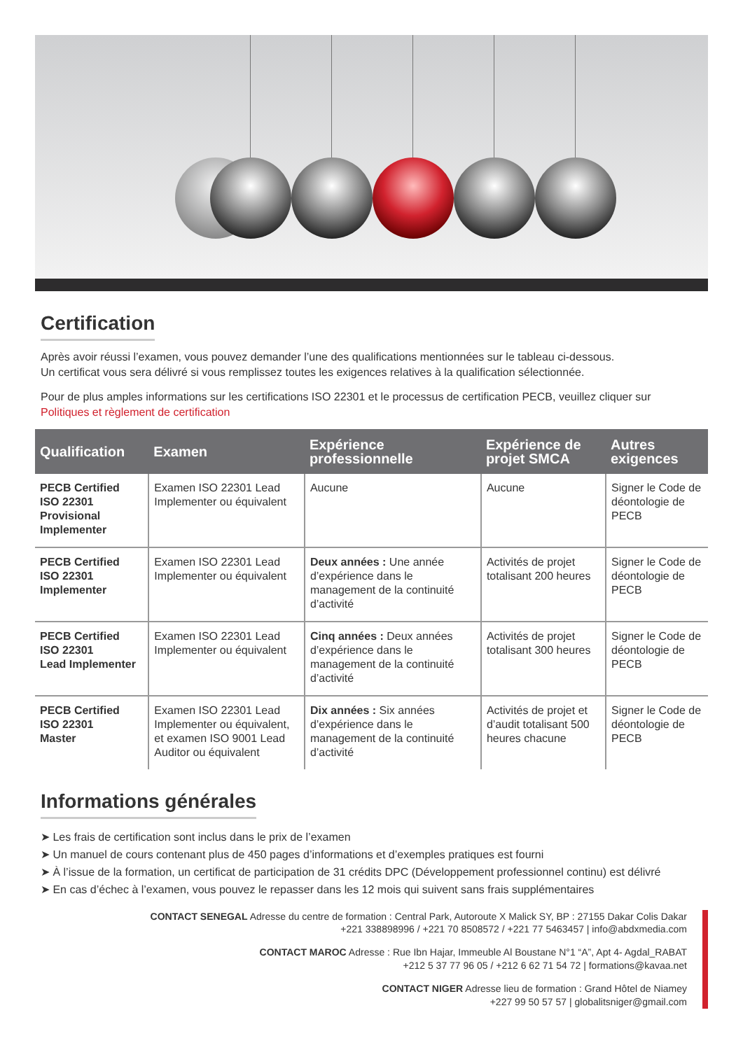Certification
Après avoir réussi l’examen, vous pouvez demander l’une des qualifications mentionnées sur le tableau ci-dessous.
Un certificat vous sera délivré si vous remplissez toutes les exigences relatives à la qualification sélectionnée.
Pour de plus amples informations sur les certifications ISO 22301 et le processus de certification PECB, veuillez cliquer sur Politiques et règlement de certification
| Qualification | Examen | Expérience professionnelle | Expérience de projet SMCA | Autres exigences |
| --- | --- | --- | --- | --- |
| PECB Certified ISO 22301 Provisional Implementer | Examen ISO 22301 Lead Implementer ou équivalent | Aucune | Aucune | Signer le Code de déontologie de PECB |
| PECB Certified ISO 22301 Implementer | Examen ISO 22301 Lead Implementer ou équivalent | Deux années : Une année d’expérience dans le management de la continuité d’activité | Activités de projet totalisant 200 heures | Signer le Code de déontologie de PECB |
| PECB Certified ISO 22301 Lead Implementer | Examen ISO 22301 Lead Implementer ou équivalent | Cinq années : Deux années d’expérience dans le management de la continuité d’activité | Activités de projet totalisant 300 heures | Signer le Code de déontologie de PECB |
| PECB Certified ISO 22301 Master | Examen ISO 22301 Lead Implementer ou équivalent, et examen ISO 9001 Lead Auditor ou équivalent | Dix années : Six années d’expérience dans le management de la continuité d’activité | Activités de projet et d’audit totalisant 500 heures chacune | Signer le Code de déontologie de PECB |
Informations générales
➤ Les frais de certification sont inclus dans le prix de l’examen
➤ Un manuel de cours contenant plus de 450 pages d’informations et d’exemples pratiques est fourni
➤ À l’issue de la formation, un certificat de participation de 31 crédits DPC (Développement professionnel continu) est délivré
➤ En cas d’échec à l’examen, vous pouvez le repasser dans les 12 mois qui suivent sans frais supplémentaires
CONTACT SENEGAL Adresse du centre de formation : Central Park, Autoroute X Malick SY, BP : 27155 Dakar Colis Dakar
+221 338898996 / +221 70 8508572 / +221 77 5463457 | info@abdxmedia.com
CONTACT MAROC Adresse : Rue Ibn Hajar, Immeuble Al Boustane N°1 “A”, Apt 4- Agdal_RABAT
+212 5 37 77 96 05 / +212 6 62 71 54 72 | formations@kavaa.net
CONTACT NIGER Adresse lieu de formation : Grand Hôtel de Niamey
+227 99 50 57 57 | globalitsniger@gmail.com